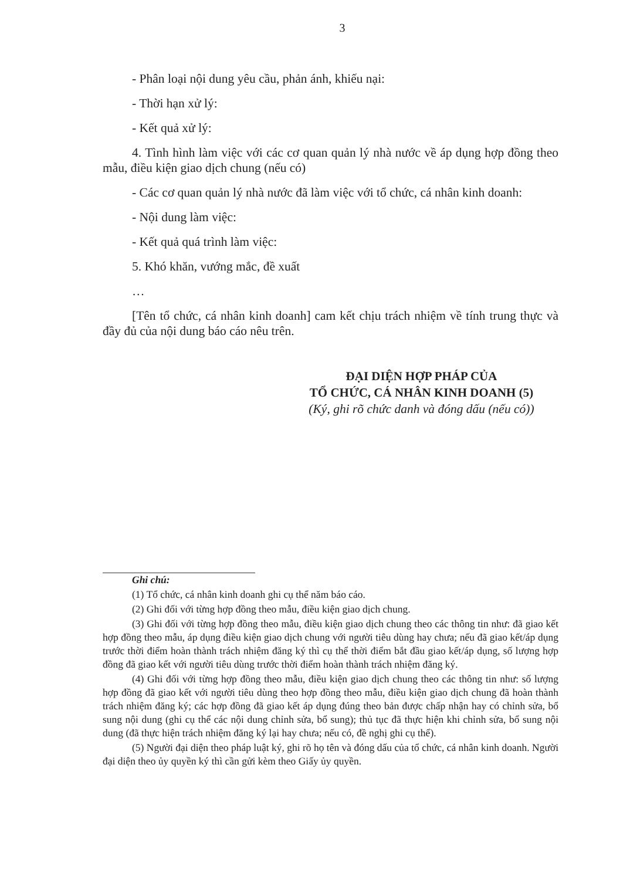3
- Phân loại nội dung yêu cầu, phản ánh, khiếu nại:
- Thời hạn xử lý:
- Kết quả xử lý:
4. Tình hình làm việc với các cơ quan quản lý nhà nước về áp dụng hợp đồng theo mẫu, điều kiện giao dịch chung (nếu có)
- Các cơ quan quản lý nhà nước đã làm việc với tổ chức, cá nhân kinh doanh:
- Nội dung làm việc:
- Kết quả quá trình làm việc:
5. Khó khăn, vướng mắc, đề xuất
…
[Tên tổ chức, cá nhân kinh doanh] cam kết chịu trách nhiệm về tính trung thực và đầy đủ của nội dung báo cáo nêu trên.
ĐẠI DIỆN HỢP PHÁP CỦA
TỔ CHỨC, CÁ NHÂN KINH DOANH (5)
(Ký, ghi rõ chức danh và đóng dấu (nếu có))
Ghi chú:
(1) Tổ chức, cá nhân kinh doanh ghi cụ thể năm báo cáo.
(2) Ghi đối với từng hợp đồng theo mẫu, điều kiện giao dịch chung.
(3) Ghi đối với từng hợp đồng theo mẫu, điều kiện giao dịch chung theo các thông tin như: đã giao kết hợp đồng theo mẫu, áp dụng điều kiện giao dịch chung với người tiêu dùng hay chưa; nếu đã giao kết/áp dụng trước thời điểm hoàn thành trách nhiệm đăng ký thì cụ thể thời điểm bắt đầu giao kết/áp dụng, số lượng hợp đồng đã giao kết với người tiêu dùng trước thời điểm hoàn thành trách nhiệm đăng ký.
(4) Ghi đối với từng hợp đồng theo mẫu, điều kiện giao dịch chung theo các thông tin như: số lượng hợp đồng đã giao kết với người tiêu dùng theo hợp đồng theo mẫu, điều kiện giao dịch chung đã hoàn thành trách nhiệm đăng ký; các hợp đồng đã giao kết áp dụng đúng theo bản được chấp nhận hay có chỉnh sửa, bổ sung nội dung (ghi cụ thể các nội dung chỉnh sửa, bổ sung); thủ tục đã thực hiện khi chỉnh sửa, bổ sung nội dung (đã thực hiện trách nhiệm đăng ký lại hay chưa; nếu có, đề nghị ghi cụ thể).
(5) Người đại diện theo pháp luật ký, ghi rõ họ tên và đóng dấu của tổ chức, cá nhân kinh doanh. Người đại diện theo ủy quyền ký thì cần gửi kèm theo Giấy ủy quyền.